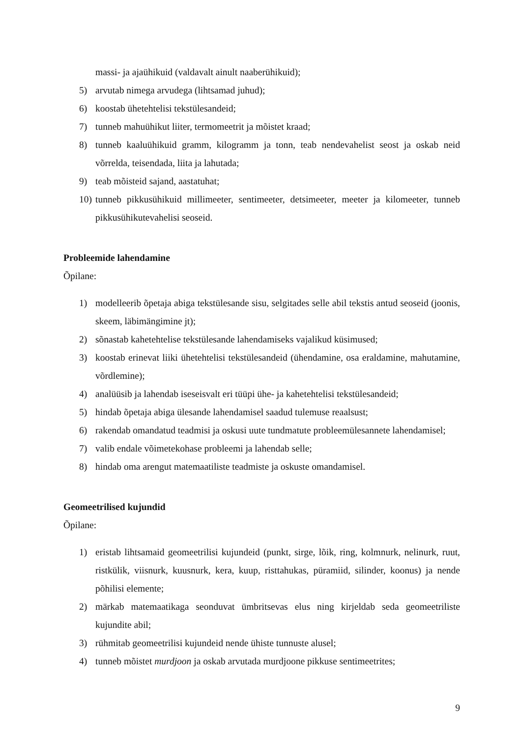massi- ja ajaühikuid (valdavalt ainult naaberühikuid);
5) arvutab nimega arvudega (lihtsamad juhud);
6) koostab ühetehtelisi tekstülesandeid;
7) tunneb mahuühikut liiter, termomeetrit ja mõistet kraad;
8) tunneb kaaluühikuid gramm, kilogramm ja tonn, teab nendevahelist seost ja oskab neid võrrelda, teisendada, liita ja lahutada;
9) teab mõisteid sajand, aastatuhat;
10) tunneb pikkusühikuid millimeeter, sentimeeter, detsimeeter, meeter ja kilomeeter, tunneb pikkusühikutevahelisi seoseid.
Probleemide lahendamine
Õpilane:
1) modelleerib õpetaja abiga tekstülesande sisu, selgitades selle abil tekstis antud seoseid (joonis, skeem, läbimängimine jt);
2) sõnastab kahetehtelise tekstülesande lahendamiseks vajalikud küsimused;
3) koostab erinevat liiki ühetehtelisi tekstülesandeid (ühendamine, osa eraldamine, mahutamine, võrdlemine);
4) analüüsib ja lahendab iseseisvalt eri tüüpi ühe- ja kahetehtelisi tekstülesandeid;
5) hindab õpetaja abiga ülesande lahendamisel saadud tulemuse reaalsust;
6) rakendab omandatud teadmisi ja oskusi uute tundmatute probleemülesannete lahendamisel;
7) valib endale võimetekohase probleemi ja lahendab selle;
8) hindab oma arengut matemaatiliste teadmiste ja oskuste omandamisel.
Geomeetrilised kujundid
Õpilane:
1) eristab lihtsamaid geomeetrilisi kujundeid (punkt, sirge, lõik, ring, kolmnurk, nelinurk, ruut, ristkülik, viisnurk, kuusnurk, kera, kuup, risttahukas, püramiid, silinder, koonus) ja nende põhilisi elemente;
2) märkab matemaatikaga seonduvat ümbritsevas elus ning kirjeldab seda geomeetriliste kujundite abil;
3) rühmitab geomeetrilisi kujundeid nende ühiste tunnuste alusel;
4) tunneb mõistet murdjoon ja oskab arvutada murdjoone pikkuse sentimeetrites;
9